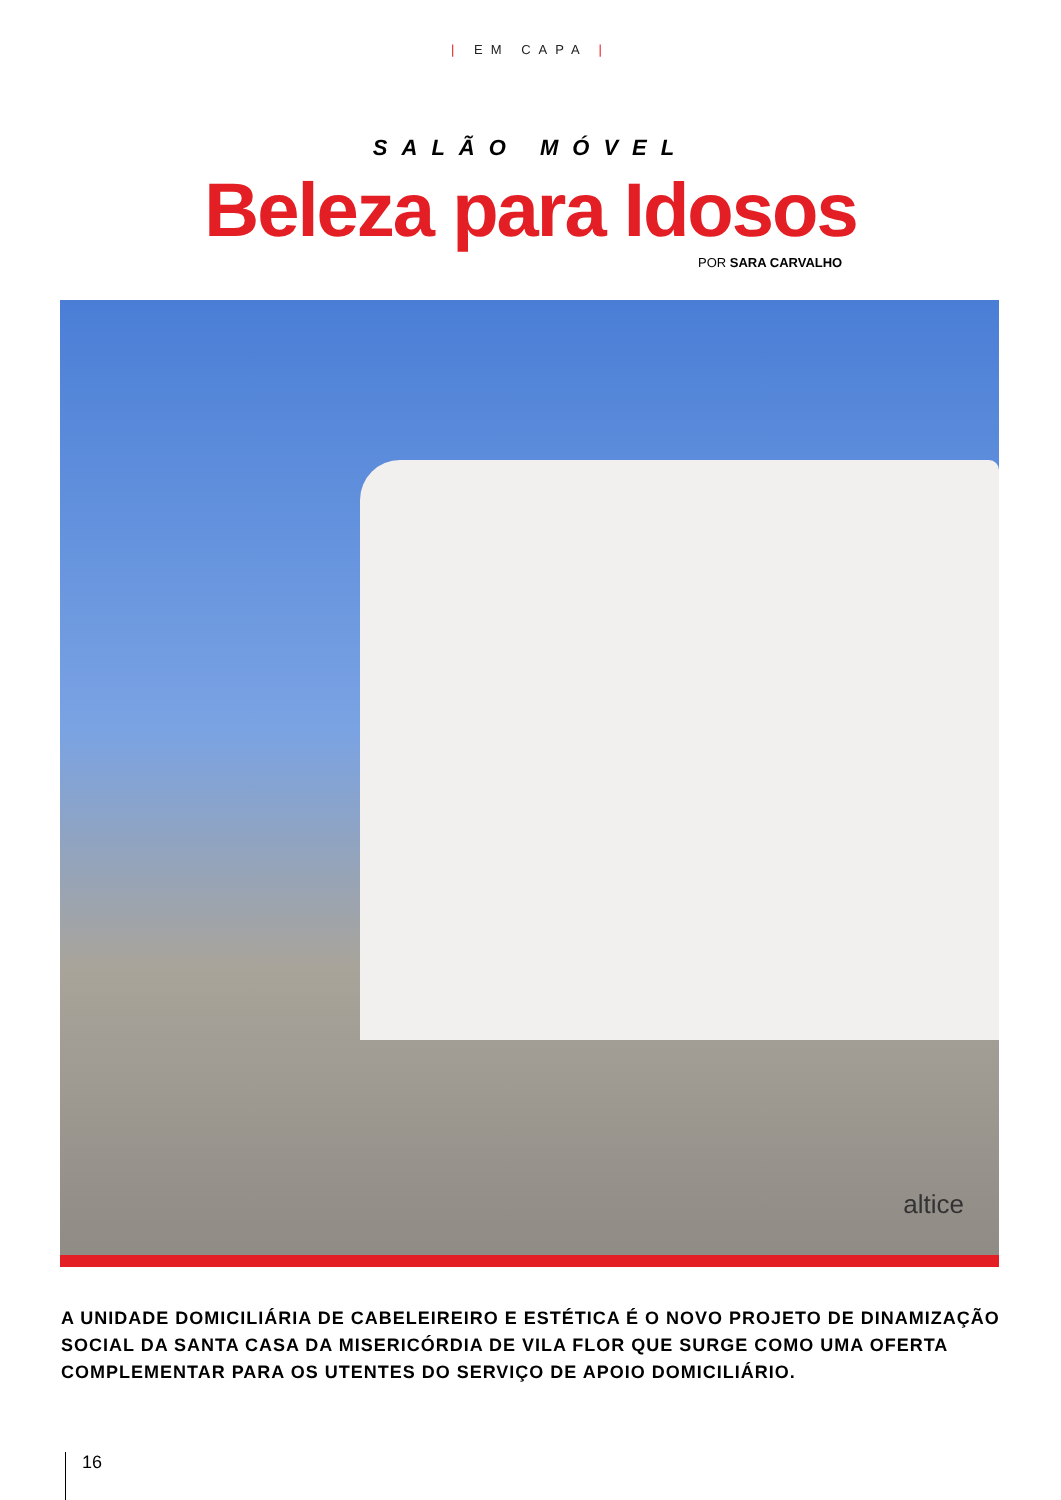| EM CAPA |
SALÃO MÓVEL
Beleza para Idosos
POR SARA CARVALHO
altice
A UNIDADE DOMICILIÁRIA DE CABELEIREIRO E ESTÉTICA É O NOVO PROJETO DE DINAMIZAÇÃO SOCIAL DA SANTA CASA DA MISERICÓRDIA DE VILA FLOR QUE SURGE COMO UMA OFERTA COMPLEMENTAR PARA OS UTENTES DO SERVIÇO DE APOIO DOMICILIÁRIO.
16